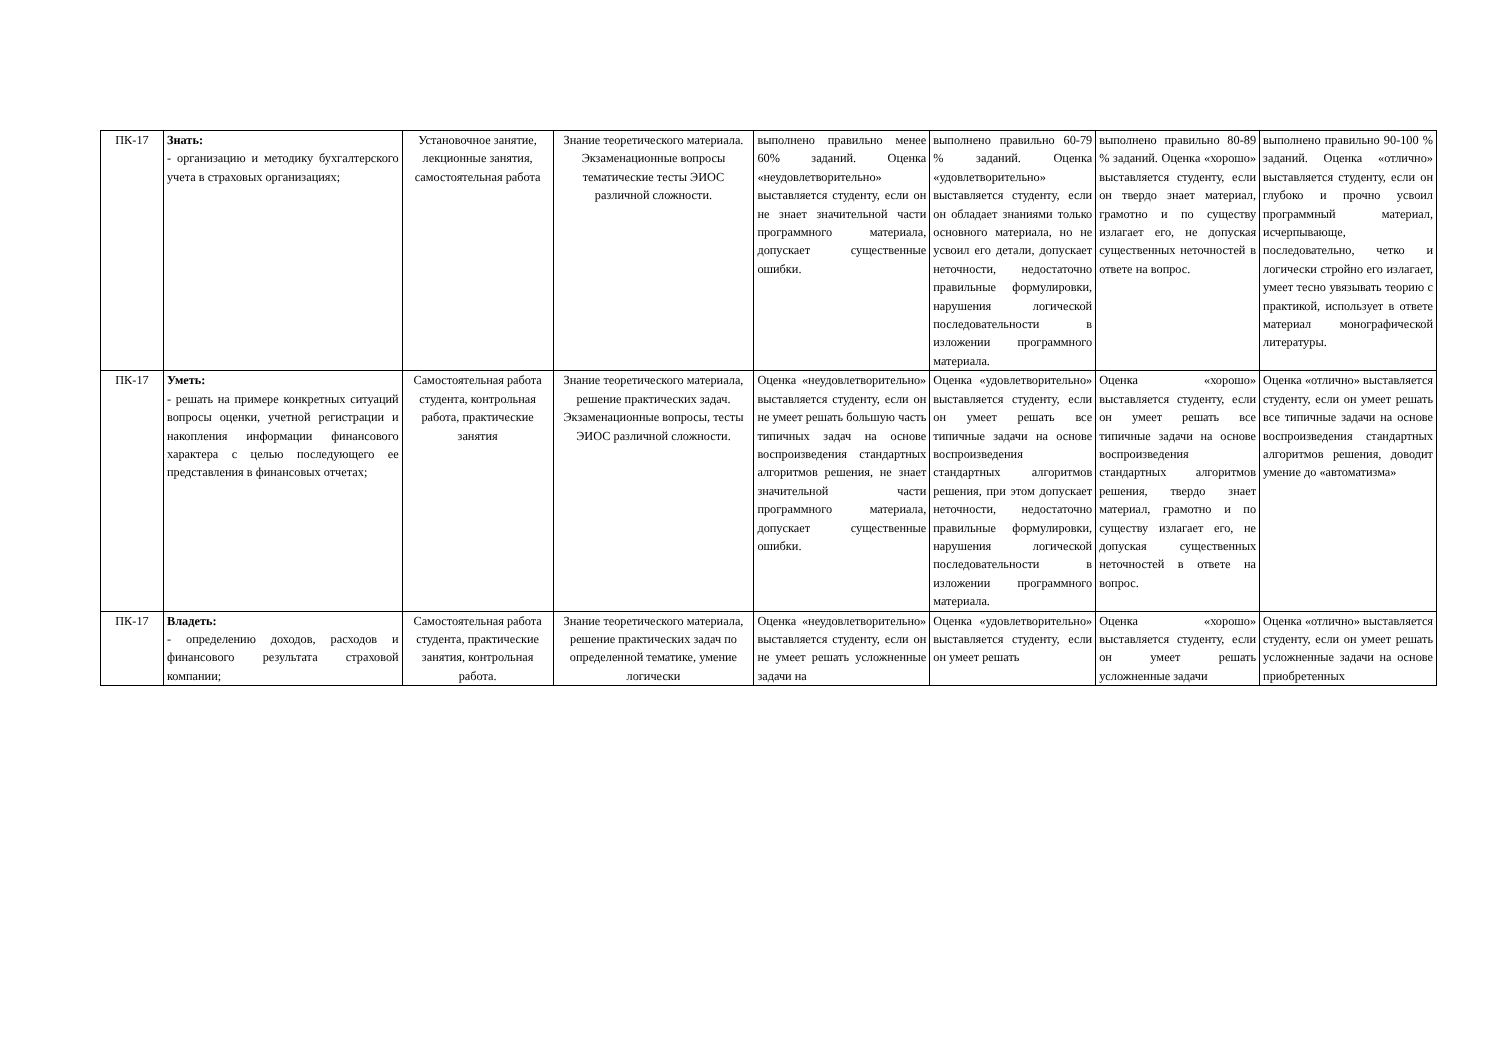| ПК-17 | Знать: - организацию и методику бухгалтерского учета в страховых организациях; | Установочное занятие, лекционные занятия, самостоятельная работа | Знание теоретического материала. Экзаменационные вопросы тематические тесты ЭИОС различной сложности. | выполнено правильно менее 60% заданий. Оценка «неудовлетворительно» выставляется студенту, если он не знает значительной части программного материала, допускает существенные ошибки. | выполнено правильно 60-79 % заданий. Оценка «удовлетворительно» выставляется студенту, если он обладает знаниями только основного материала, но не усвоил его детали, допускает неточности, недостаточно правильные формулировки, нарушения логической последовательности в изложении программного материала. | выполнено правильно 80-89 % заданий. Оценка «хорошо» выставляется студенту, если он твердо знает материал, грамотно и по существу излагает его, не допуская существенных неточностей в ответе на вопрос. | выполнено правильно 90-100 % заданий. Оценка «отлично» выставляется студенту, если он глубоко и прочно усвоил программный материал, исчерпывающе, последовательно, четко и логически стройно его излагает, умеет тесно увязывать теорию с практикой, использует в ответе материал монографической литературы. |
| ПК-17 | Уметь: - решать на примере конкретных ситуаций вопросы оценки, учетной регистрации и накопления информации финансового характера с целью последующего ее представления в финансовых отчетах; | Самостоятельная работа студента, контрольная работа, практические занятия | Знание теоретического материала, решение практических задач. Экзаменационные вопросы, тесты ЭИОС различной сложности. | Оценка «неудовлетворительно» выставляется студенту, если он не умеет решать большую часть типичных задач на основе воспроизведения стандартных алгоритмов решения, не знает значительной части программного материала, допускает существенные ошибки. | Оценка «удовлетворительно» выставляется студенту, если он умеет решать все типичные задачи на основе воспроизведения стандартных алгоритмов решения, при этом допускает неточности, недостаточно правильные формулировки, нарушения логической последовательности в изложении программного материала. | Оценка «хорошо» выставляется студенту, если он умеет решать все типичные задачи на основе воспроизведения стандартных алгоритмов решения, твердо знает материал, грамотно и по существу излагает его, не допуская существенных неточностей в ответе на вопрос. | Оценка «отлично» выставляется студенту, если он умеет решать все типичные задачи на основе воспроизведения стандартных алгоритмов решения, доводит умение до «автоматизма» |
| ПК-17 | Владеть: - определению доходов, расходов и финансового результата страховой компании; | Самостоятельная работа студента, практические занятия, контрольная работа. | Знание теоретического материала, решение практических задач по определенной тематике, умение логически | Оценка «неудовлетворительно» выставляется студенту, если он не умеет решать усложненные задачи на | Оценка «удовлетворительно» выставляется студенту, если он умеет решать | Оценка «хорошо» выставляется студенту, если он умеет решать усложненные задачи | Оценка «отлично» выставляется студенту, если он умеет решать усложненные задачи на основе приобретенных |